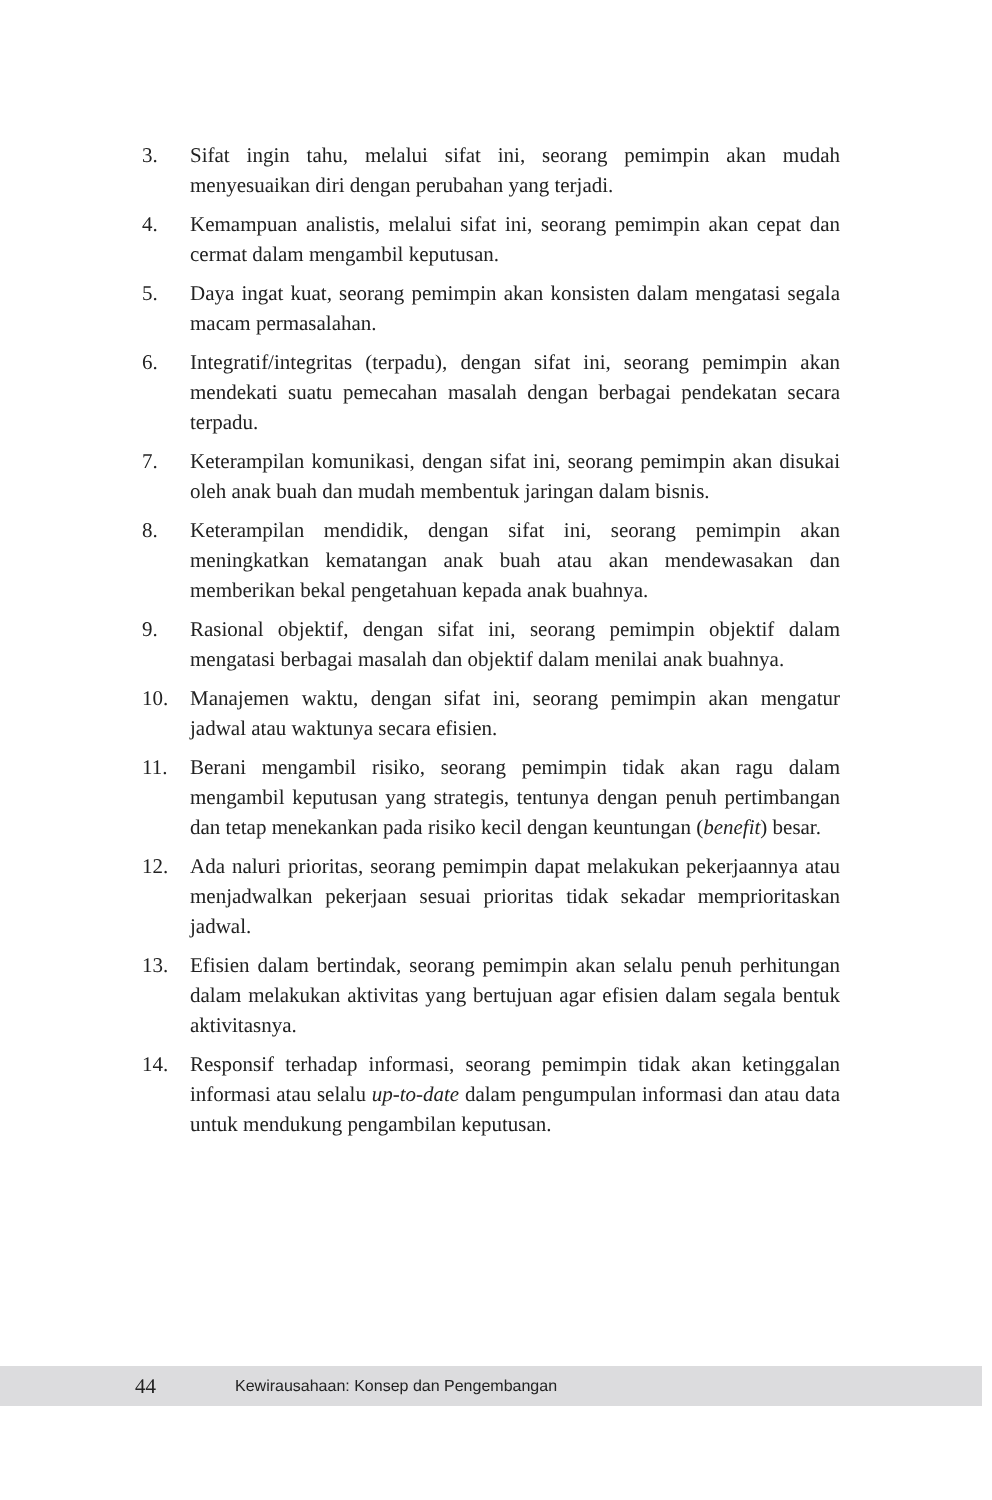3. Sifat ingin tahu, melalui sifat ini, seorang pemimpin akan mudah menyesuaikan diri dengan perubahan yang terjadi.
4. Kemampuan analistis, melalui sifat ini, seorang pemimpin akan cepat dan cermat dalam mengambil keputusan.
5. Daya ingat kuat, seorang pemimpin akan konsisten dalam mengatasi segala macam permasalahan.
6. Integratif/integritas (terpadu), dengan sifat ini, seorang pemimpin akan mendekati suatu pemecahan masalah dengan berbagai pendekatan secara terpadu.
7. Keterampilan komunikasi, dengan sifat ini, seorang pemimpin akan disukai oleh anak buah dan mudah membentuk jaringan dalam bisnis.
8. Keterampilan mendidik, dengan sifat ini, seorang pemimpin akan meningkatkan kematangan anak buah atau akan mendewasakan dan memberikan bekal pengetahuan kepada anak buahnya.
9. Rasional objektif, dengan sifat ini, seorang pemimpin objektif dalam mengatasi berbagai masalah dan objektif dalam menilai anak buahnya.
10. Manajemen waktu, dengan sifat ini, seorang pemimpin akan mengatur jadwal atau waktunya secara efisien.
11. Berani mengambil risiko, seorang pemimpin tidak akan ragu dalam mengambil keputusan yang strategis, tentunya dengan penuh pertimbangan dan tetap menekankan pada risiko kecil dengan keuntungan (benefit) besar.
12. Ada naluri prioritas, seorang pemimpin dapat melakukan pekerjaannya atau menjadwalkan pekerjaan sesuai prioritas tidak sekadar memprioritaskan jadwal.
13. Efisien dalam bertindak, seorang pemimpin akan selalu penuh perhitungan dalam melakukan aktivitas yang bertujuan agar efisien dalam segala bentuk aktivitasnya.
14. Responsif terhadap informasi, seorang pemimpin tidak akan ketinggalan informasi atau selalu up-to-date dalam pengumpulan informasi dan atau data untuk mendukung pengambilan keputusan.
44 Kewirausahaan: Konsep dan Pengembangan